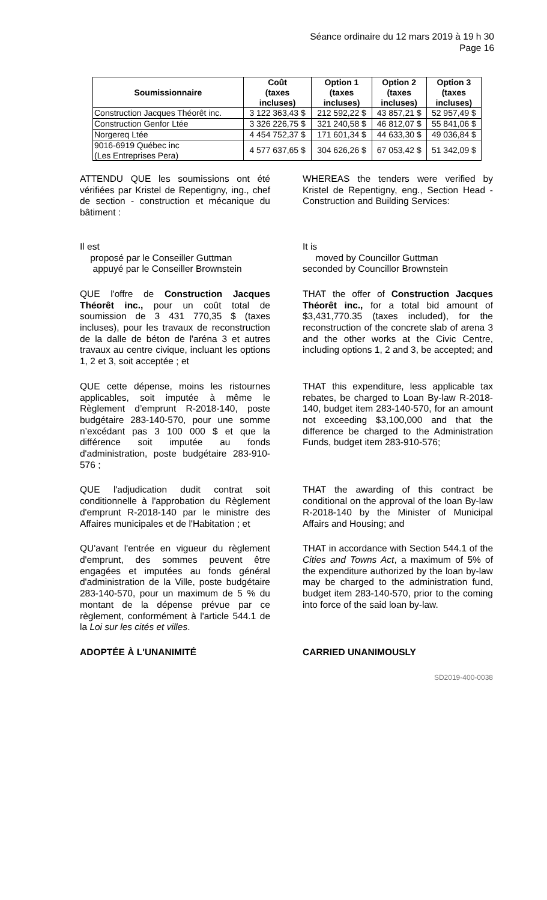Séance ordinaire du 12 mars 2019 à 19 h 30
Page 16
| Soumissionnaire | Coût (taxes incluses) | Option 1 (taxes incluses) | Option 2 (taxes incluses) | Option 3 (taxes incluses) |
| --- | --- | --- | --- | --- |
| Construction Jacques Théorêt inc. | 3 122 363,43 $ | 212 592,22 $ | 43 857,21 $ | 52 957,49 $ |
| Construction Genfor Ltée | 3 326 226,75 $ | 321 240,58 $ | 46 812,07 $ | 55 841,06 $ |
| Norgereq Ltée | 4 454 752,37 $ | 171 601,34 $ | 44 633,30 $ | 49 036,84 $ |
| 9016-6919 Québec inc (Les Entreprises Pera) | 4 577 637,65 $ | 304 626,26 $ | 67 053,42 $ | 51 342,09 $ |
ATTENDU QUE les soumissions ont été vérifiées par Kristel de Repentigny, ing., chef de section - construction et mécanique du bâtiment :
WHEREAS the tenders were verified by Kristel de Repentigny, eng., Section Head - Construction and Building Services:
Il est
proposé par le Conseiller Guttman
appuyé par le Conseiller Brownstein
It is
moved by Councillor Guttman
seconded by Councillor Brownstein
QUE l'offre de Construction Jacques Théorêt inc., pour un coût total de soumission de 3 431 770,35 $ (taxes incluses), pour les travaux de reconstruction de la dalle de béton de l'aréna 3 et autres travaux au centre civique, incluant les options 1, 2 et 3, soit acceptée ; et
THAT the offer of Construction Jacques Théorêt inc., for a total bid amount of $3,431,770.35 (taxes included), for the reconstruction of the concrete slab of arena 3 and the other works at the Civic Centre, including options 1, 2 and 3, be accepted; and
QUE cette dépense, moins les ristournes applicables, soit imputée à même le Règlement d’emprunt R-2018-140, poste budgétaire 283-140-570, pour une somme n’excédant pas 3 100 000 $ et que la différence soit imputée au fonds d'administration, poste budgétaire 283-910-576 ;
THAT this expenditure, less applicable tax rebates, be charged to Loan By-law R-2018-140, budget item 283-140-570, for an amount not exceeding $3,100,000 and that the difference be charged to the Administration Funds, budget item 283-910-576;
QUE l'adjudication dudit contrat soit conditionnelle à l'approbation du Règlement d'emprunt R-2018-140 par le ministre des Affaires municipales et de l'Habitation ; et
THAT the awarding of this contract be conditional on the approval of the loan By-law R-2018-140 by the Minister of Municipal Affairs and Housing; and
QU'avant l'entrée en vigueur du règlement d'emprunt, des sommes peuvent être engagées et imputées au fonds général d'administration de la Ville, poste budgétaire 283-140-570, pour un maximum de 5 % du montant de la dépense prévue par ce règlement, conformément à l'article 544.1 de la Loi sur les cités et villes.
THAT in accordance with Section 544.1 of the Cities and Towns Act, a maximum of 5% of the expenditure authorized by the loan by-law may be charged to the administration fund, budget item 283-140-570, prior to the coming into force of the said loan by-law.
ADOPTÉE À L'UNANIMITÉ CARRIED UNANIMOUSLY
SD2019-400-0038